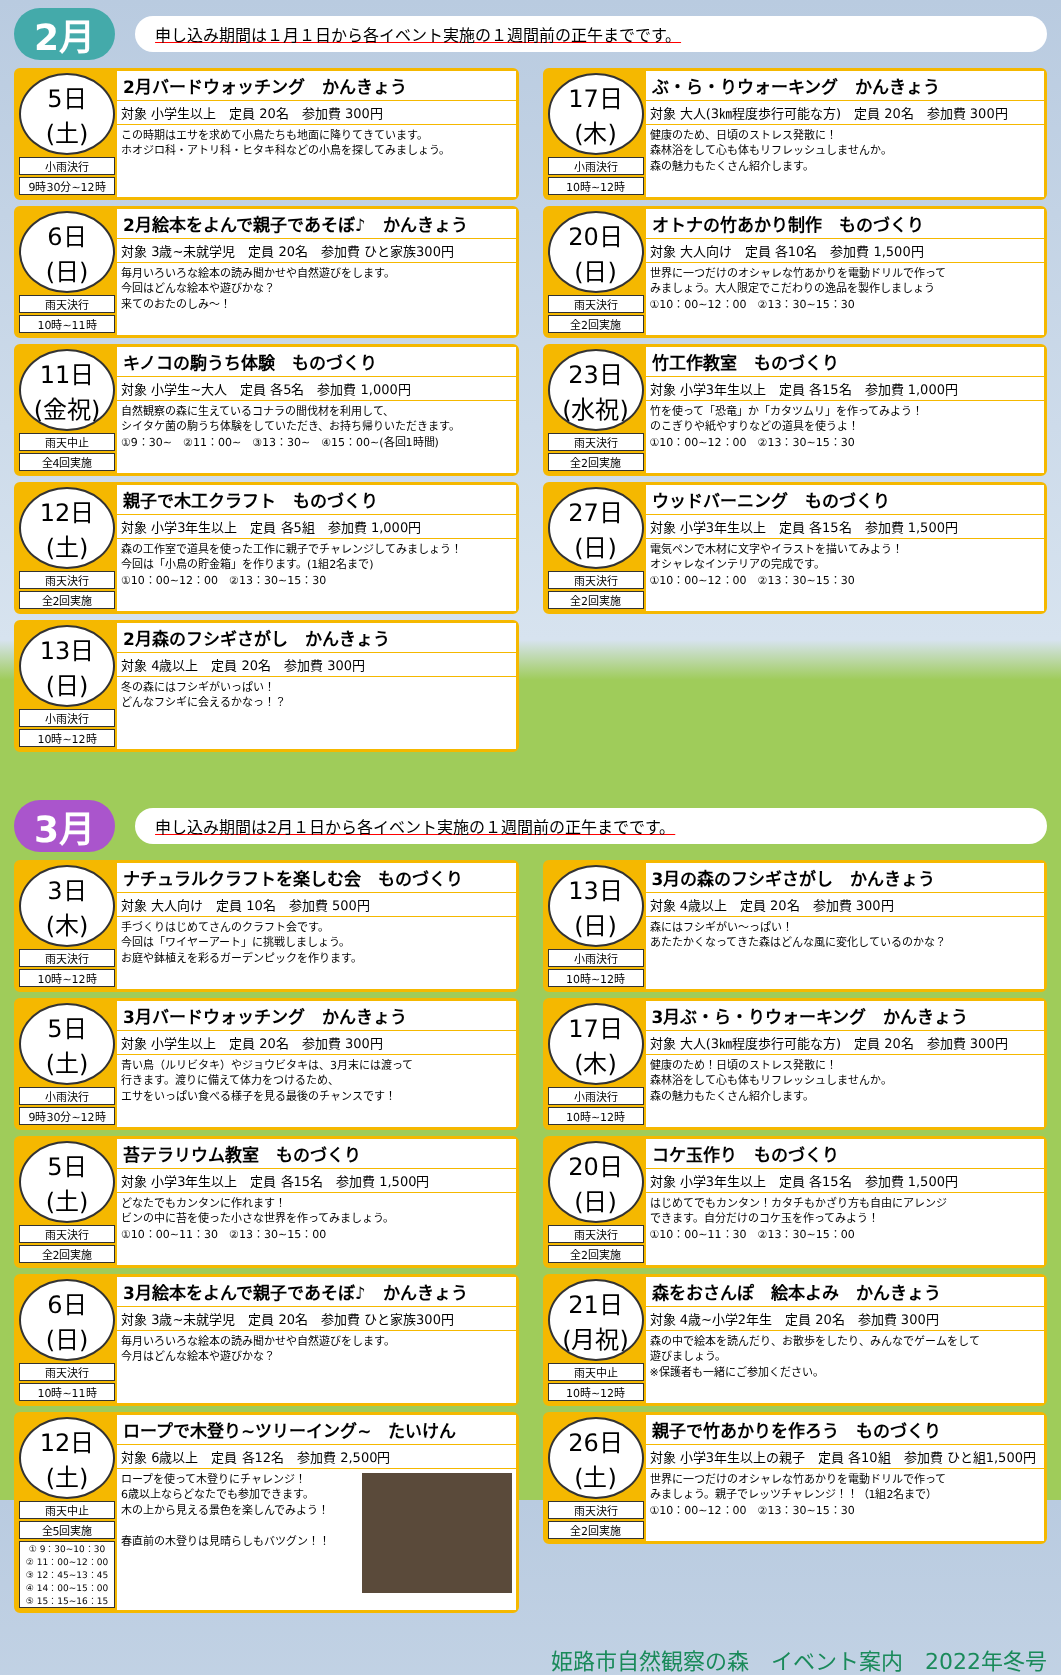2月 申し込み期間は１月１日から各イベント実施の１週間前の正午までです。
5日
(土)
小雨決行
9時30分~12時
2月バードウォッチング　かんきょう
対象 小学生以上　定員 20名　参加費 300円
この時期はエサを求めて小鳥たちも地面に降りてきています。
ホオジロ科・アトリ科・ヒタキ科などの小鳥を探してみましょう。
17日
(木)
小雨決行
10時~12時
ぶ・ら・りウォーキング　かんきょう
対象 大人(3㎞程度歩行可能な方)　定員 20名　参加費 300円
健康のため、日頃のストレス発散に！
森林浴をして心も体もリフレッシュしませんか。
森の魅力もたくさん紹介します。
6日
(日)
雨天決行
10時~11時
2月絵本をよんで親子であそぼ♪　かんきょう
対象 3歳~未就学児　定員 20名　参加費 ひと家族300円
毎月いろいろな絵本の読み聞かせや自然遊びをします。
今回はどんな絵本や遊びかな？
来てのおたのしみ～！
20日
(日)
雨天決行
全2回実施
オトナの竹あかり制作　ものづくり
対象 大人向け　定員 各10名　参加費 1,500円
世界に一つだけのオシャレな竹あかりを電動ドリルで作って
みましょう。大人限定でこだわりの逸品を製作しましょう
①10：00~12：00　②13：30~15：30
11日
(金祝)
雨天中止
全4回実施
キノコの駒うち体験　ものづくり
対象 小学生~大人　定員 各5名　参加費 1,000円
自然観察の森に生えているコナラの間伐材を利用して、
シイタケ菌の駒うち体験をしていただき、お持ち帰りいただきます。
①9：30~　②11：00~　③13：30~　④15：00~(各回1時間)
23日
(水祝)
雨天決行
全2回実施
竹工作教室　ものづくり
対象 小学3年生以上　定員 各15名　参加費 1,000円
竹を使って「恐竜」か「カタツムリ」を作ってみよう！
のこぎりや紙やすりなどの道具を使うよ！
①10：00~12：00　②13：30~15：30
12日
(土)
雨天決行
全2回実施
親子で木工クラフト　ものづくり
対象 小学3年生以上　定員 各5組　参加費 1,000円
森の工作室で道具を使った工作に親子でチャレンジしてみましょう！
今回は「小鳥の貯金箱」を作ります。(1組2名まで)
①10：00~12：00　②13：30~15：30
27日
(日)
雨天決行
全2回実施
ウッドバーニング　ものづくり
対象 小学3年生以上　定員 各15名　参加費 1,500円
電気ペンで木材に文字やイラストを描いてみよう！
オシャレなインテリアの完成です。
①10：00~12：00　②13：30~15：30
13日
(日)
小雨決行
10時~12時
2月森のフシギさがし　かんきょう
対象 4歳以上　定員 20名　参加費 300円
冬の森にはフシギがいっぱい！
どんなフシギに会えるかなっ！？
3月 申し込み期間は2月１日から各イベント実施の１週間前の正午までです。
3日
(木)
雨天決行
10時~12時
ナチュラルクラフトを楽しむ会　ものづくり
対象 大人向け　定員 10名　参加費 500円
手づくりはじめてさんのクラフト会です。
今回は「ワイヤーアート」に挑戦しましょう。
お庭や鉢植えを彩るガーデンピックを作ります。
13日
(日)
小雨決行
10時~12時
3月の森のフシギさがし　かんきょう
対象 4歳以上　定員 20名　参加費 300円
森にはフシギがい～っぱい！
あたたかくなってきた森はどんな風に変化しているのかな？
5日
(土)
小雨決行
9時30分~12時
3月バードウォッチング　かんきょう
対象 小学生以上　定員 20名　参加費 300円
青い鳥（ルリビタキ）やジョウビタキは、3月末には渡って
行きます。渡りに備えて体力をつけるため、
エサをいっぱい食べる様子を見る最後のチャンスです！
17日
(木)
小雨決行
10時~12時
3月ぶ・ら・りウォーキング　かんきょう
対象 大人(3㎞程度歩行可能な方)　定員 20名　参加費 300円
健康のため！日頃のストレス発散に！
森林浴をして心も体もリフレッシュしませんか。
森の魅力もたくさん紹介します。
5日
(土)
雨天決行
全2回実施
苔テラリウム教室　ものづくり
対象 小学3年生以上　定員 各15名　参加費 1,500円
どなたでもカンタンに作れます！
ビンの中に苔を使った小さな世界を作ってみましょう。
①10：00~11：30　②13：30~15：00
20日
(日)
雨天決行
全2回実施
コケ玉作り　ものづくり
対象 小学3年生以上　定員 各15名　参加費 1,500円
はじめてでもカンタン！カタチもかざり方も自由にアレンジ
できます。自分だけのコケ玉を作ってみよう！
①10：00~11：30　②13：30~15：00
6日
(日)
雨天決行
10時~11時
3月絵本をよんで親子であそぼ♪　かんきょう
対象 3歳~未就学児　定員 20名　参加費 ひと家族300円
毎月いろいろな絵本の読み聞かせや自然遊びをします。
今月はどんな絵本や遊びかな？
21日
(月祝)
雨天中止
10時~12時
森をおさんぽ　絵本よみ　かんきょう
対象 4歳~小学2年生　定員 20名　参加費 300円
森の中で絵本を読んだり、お散歩をしたり、みんなでゲームをして
遊びましょう。
※保護者も一緒にご参加ください。
12日
(土)
雨天中止
全5回実施
① 9：30~10：30
② 11：00~12：00
③ 12：45~13：45
④ 14：00~15：00
⑤ 15：15~16：15
ロープで木登り~ツリーイング~　たいけん
対象 6歳以上　定員 各12名　参加費 2,500円
ロープを使って木登りにチャレンジ！
6歳以上ならどなたでも参加できます。
木の上から見える景色を楽しんでみよう！
春直前の木登りは見晴らしもバツグン！！
26日
(土)
雨天決行
全2回実施
親子で竹あかりを作ろう　ものづくり
対象 小学3年生以上の親子　定員 各10組　参加費 ひと組1,500円
世界に一つだけのオシャレな竹あかりを電動ドリルで作って
みましょう。親子でレッツチャレンジ！！（1組2名まで）
①10：00~12：00　②13：30~15：30
姫路市自然観察の森　イベント案内　2022年冬号